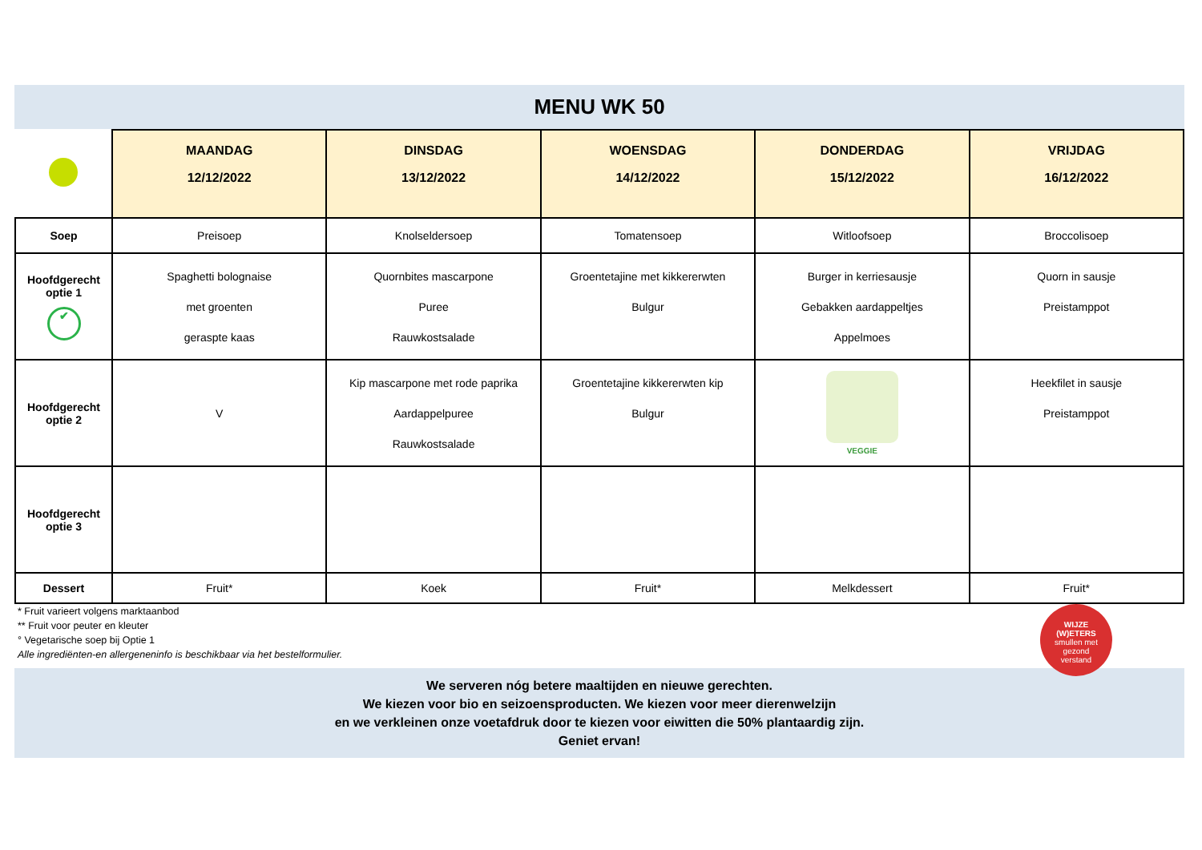MENU WK 50
| | MAANDAG 12/12/2022 | DINSDAG 13/12/2022 | WOENSDAG 14/12/2022 | DONDERDAG 15/12/2022 | VRIJDAG 16/12/2022 |
| --- | --- | --- | --- | --- | --- |
| Soep | Preisoep | Knolseldersoep | Tomatensoep | Witloofsoep | Broccolisoep |
| Hoofdgerecht optie 1 ✔ | Spaghetti bolognaise met groenten geraspte kaas | Quornbites mascarpone Puree Rauwkostsalade | Groentetajine met kikkererwten Bulgur | Burger in kerriesausje Gebakken aardappeltjes Appelmoes | Quorn in sausje Preistamppot |
| Hoofdgerecht optie 2 | V | Kip mascarpone met rode paprika Aardappelpuree Rauwkostsalade | Groentetajine kikkererwten kip Bulgur | VEGGIE | Heekfilet in sausje Preistamppot |
| Hoofdgerecht optie 3 | | | | | |
| Dessert | Fruit* | Koek | Fruit* | Melkdessert | Fruit* |
* Fruit varieert volgens marktaanbod
** Fruit voor peuter en kleuter
° Vegetarische soep bij Optie 1
Alle ingrediënten-en allergeneninfo is beschikbaar via het bestelformulier.
WIJZE
(W)ETERS
smullen met
gezond
verstand
We serveren nóg betere maaltijden en nieuwe gerechten.
We kiezen voor bio en seizoensproducten. We kiezen voor meer dierenwelzijn
en we verkleinen onze voetafdruk door te kiezen voor eiwitten die 50% plantaardig zijn.
Geniet ervan!